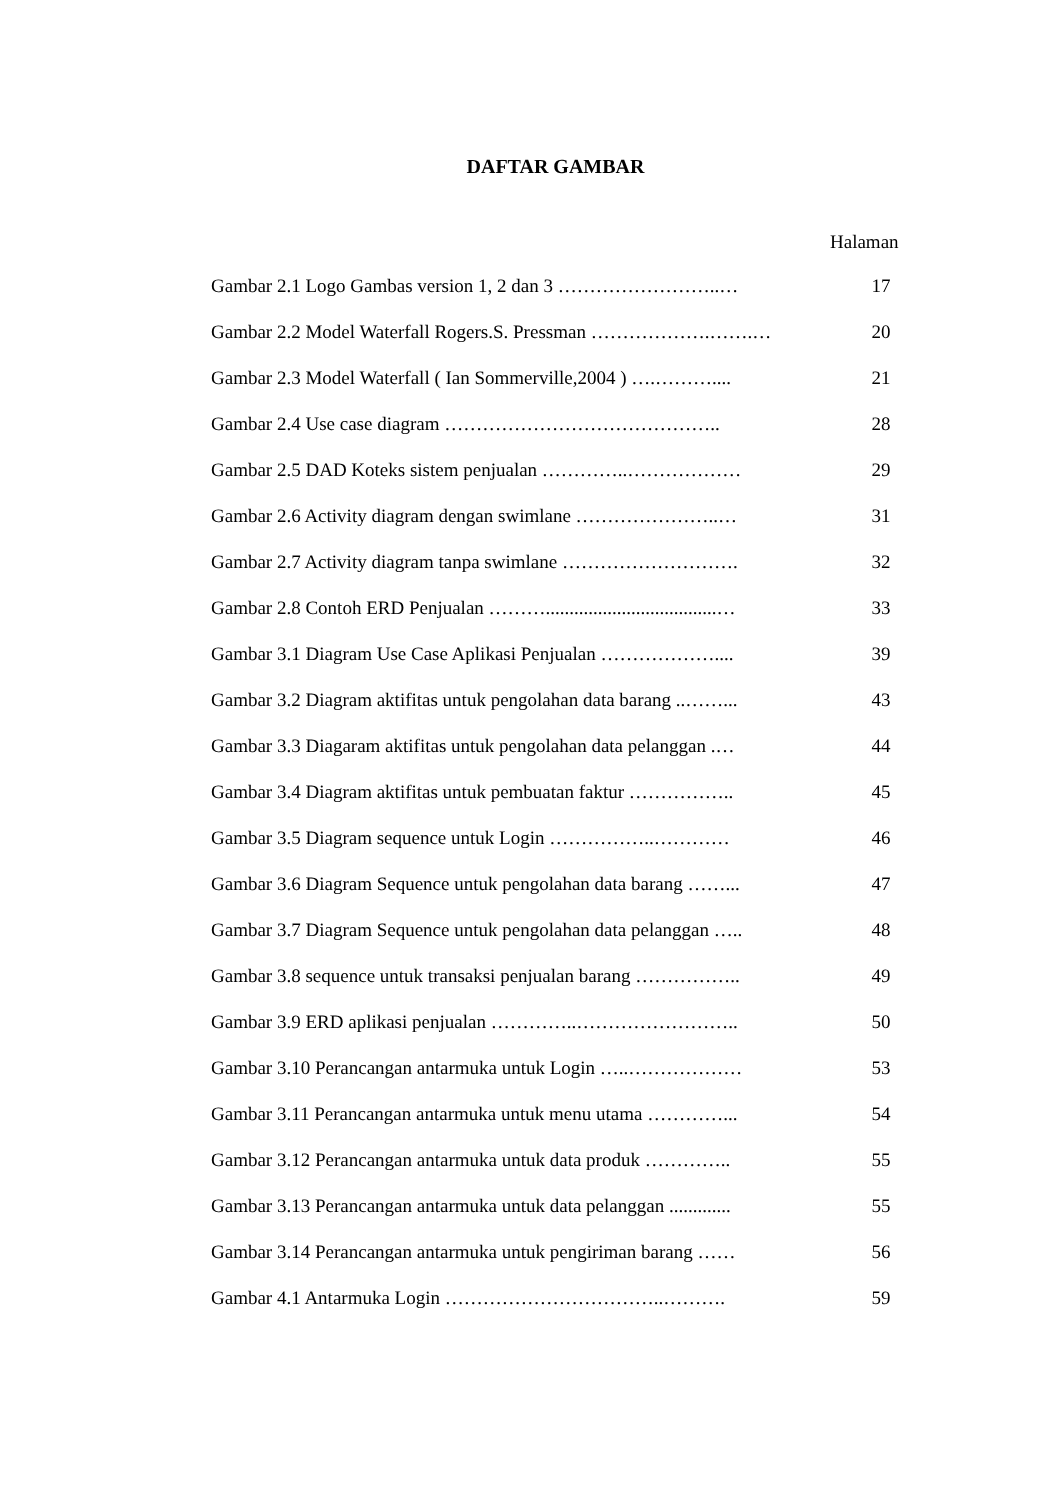DAFTAR GAMBAR
Halaman
| Gambar 2.1 Logo Gambas version 1, 2 dan 3 ……………………..… | 17 |
| Gambar 2.2 Model Waterfall Rogers.S. Pressman ……………….…….… | 20 |
| Gambar 2.3 Model Waterfall ( Ian Sommerville,2004 ) ….……….... | 21 |
| Gambar 2.4 Use case diagram …………………………………….. | 28 |
| Gambar 2.5 DAD Koteks sistem penjualan …………..……………… | 29 |
| Gambar 2.6 Activity diagram dengan swimlane …………………..… | 31 |
| Gambar 2.7 Activity diagram tanpa swimlane ………………………. | 32 |
| Gambar 2.8 Contoh ERD Penjualan ………....................................… | 33 |
| Gambar 3.1 Diagram Use Case Aplikasi Penjualan ……………….... | 39 |
| Gambar 3.2 Diagram aktifitas untuk pengolahan data barang ..……... | 43 |
| Gambar 3.3 Diagaram aktifitas untuk pengolahan data pelanggan .… | 44 |
| Gambar 3.4 Diagram aktifitas untuk pembuatan faktur …………….. | 45 |
| Gambar 3.5 Diagram sequence untuk Login ……………..………… | 46 |
| Gambar 3.6 Diagram Sequence untuk pengolahan data barang ……... | 47 |
| Gambar 3.7 Diagram Sequence untuk pengolahan data pelanggan ….. | 48 |
| Gambar 3.8 sequence untuk transaksi penjualan barang …………….. | 49 |
| Gambar 3.9 ERD aplikasi penjualan …………..…………………….. | 50 |
| Gambar 3.10 Perancangan antarmuka untuk Login …..……………… | 53 |
| Gambar 3.11 Perancangan antarmuka untuk menu utama …………... | 54 |
| Gambar 3.12 Perancangan antarmuka untuk data produk ………….. | 55 |
| Gambar 3.13 Perancangan antarmuka untuk data pelanggan ............. | 55 |
| Gambar 3.14 Perancangan antarmuka untuk pengiriman barang …… | 56 |
| Gambar 4.1 Antarmuka Login ……………………………..………. | 59 |